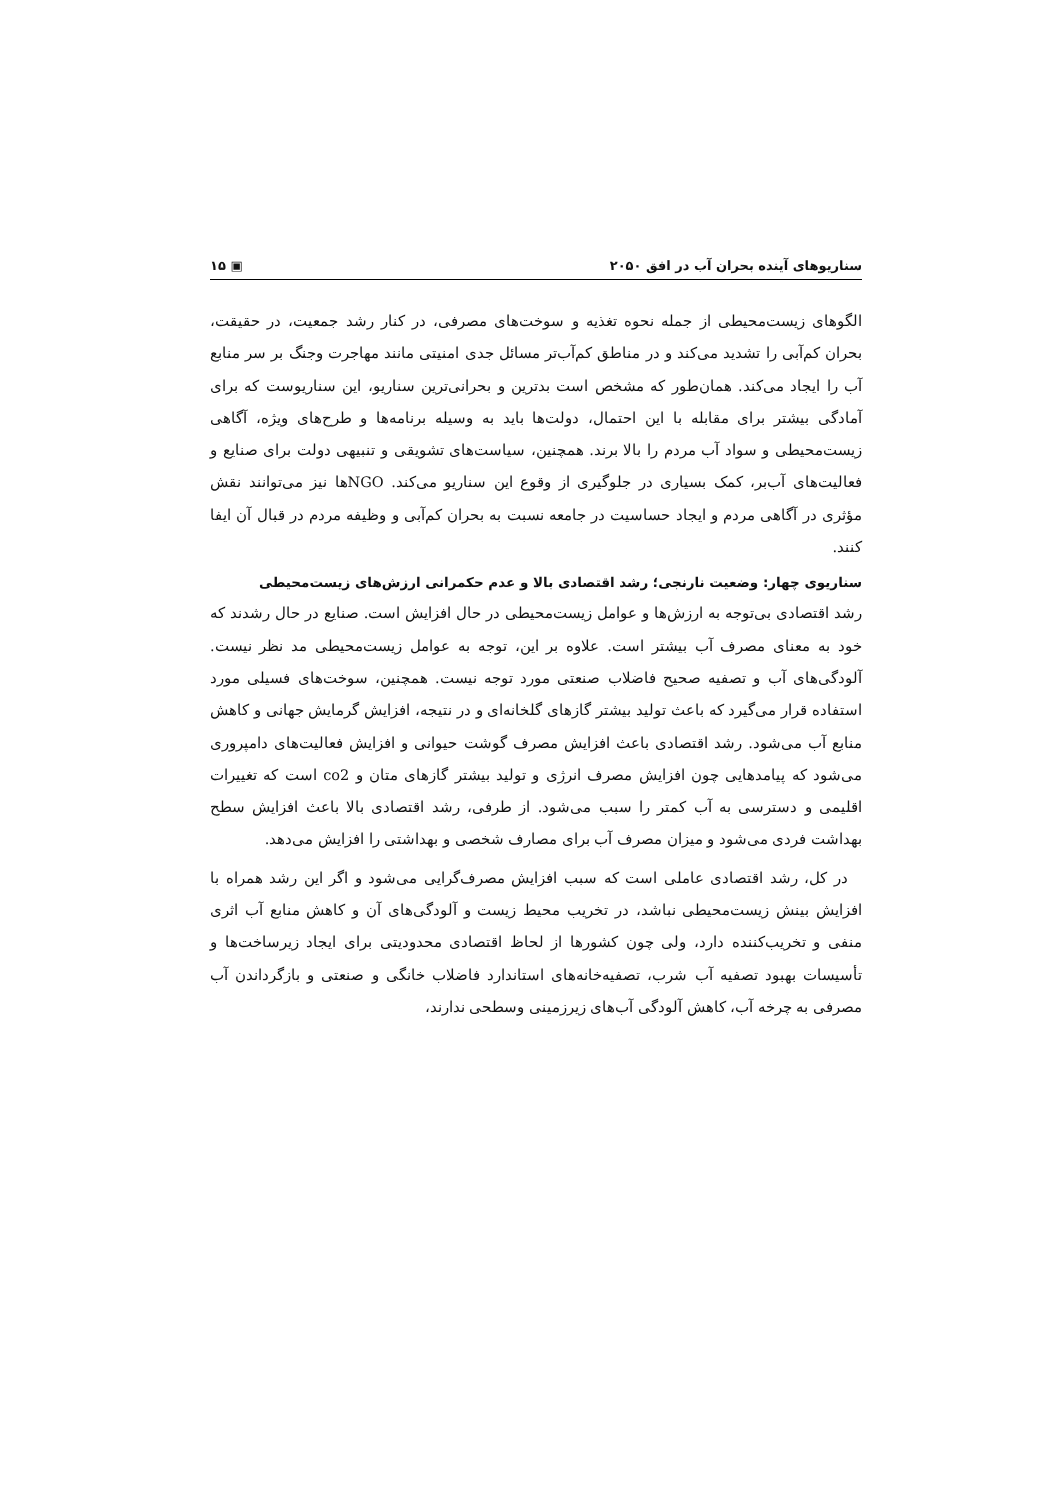سناریوهای آینده بحران آب در افق ۲۰۵۰ ▣ ۱۵
الگوهای زیست‌محیطی از جمله نحوه تغذیه و سوخت‌های مصرفی، در کنار رشد جمعیت، در حقیقت، بحران کم‌آبی را تشدید می‌کند و در مناطق کم‌آب‌تر مسائل جدی امنیتی مانند مهاجرت وجنگ بر سر منابع آب را ایجاد می‌کند. همان‌طور که مشخص است بدترین و بحرانی‌ترین سناریو، این سناریوست که برای آمادگی بیشتر برای مقابله با این احتمال، دولت‌ها باید به وسیله برنامه‌ها و طرح‌های ویژه، آگاهی زیست‌محیطی و سواد آب مردم را بالا برند. همچنین، سیاست‌های تشویقی و تنبیهی دولت برای صنایع و فعالیت‌های آب‌بر، کمک بسیاری در جلوگیری از وقوع این سناریو می‌کند. NGOها نیز می‌توانند نقش مؤثری در آگاهی مردم و ایجاد حساسیت در جامعه نسبت به بحران کم‌آبی و وظیفه مردم در قبال آن ایفا کنند.
سناریوی چهار: وضعیت نارنجی؛ رشد اقتصادی بالا و عدم حکمرانی ارزش‌های زیست‌محیطی
رشد اقتصادی بی‌توجه به ارزش‌ها و عوامل زیست‌محیطی در حال افزایش است. صنایع در حال رشدند که خود به معنای مصرف آب بیشتر است. علاوه بر این، توجه به عوامل زیست‌محیطی مد نظر نیست. آلودگی‌های آب و تصفیه صحیح فاضلاب صنعتی مورد توجه نیست. همچنین، سوخت‌های فسیلی مورد استفاده قرار می‌گیرد که باعث تولید بیشتر گازهای گلخانه‌ای و در نتیجه، افزایش گرمایش جهانی و کاهش منابع آب می‌شود. رشد اقتصادی باعث افزایش مصرف گوشت حیوانی و افزایش فعالیت‌های دامپروری می‌شود که پیامدهایی چون افزایش مصرف انرژی و تولید بیشتر گازهای متان و co2 است که تغییرات اقلیمی و دسترسی به آب کمتر را سبب می‌شود. از طرفی، رشد اقتصادی بالا باعث افزایش سطح بهداشت فردی می‌شود و میزان مصرف آب برای مصارف شخصی و بهداشتی را افزایش می‌دهد.
در کل، رشد اقتصادی عاملی است که سبب افزایش مصرف‌گرایی می‌شود و اگر این رشد همراه با افزایش بینش زیست‌محیطی نباشد، در تخریب محیط زیست و آلودگی‌های آن و کاهش منابع آب اثری منفی و تخریب‌کننده دارد، ولی چون کشورها از لحاظ اقتصادی محدودیتی برای ایجاد زیرساخت‌ها و تأسیسات بهبود تصفیه آب شرب، تصفیه‌خانه‌های استاندارد فاضلاب خانگی و صنعتی و بازگرداندن آب مصرفی به چرخه آب، کاهش آلودگی آب‌های زیرزمینی وسطحی ندارند،